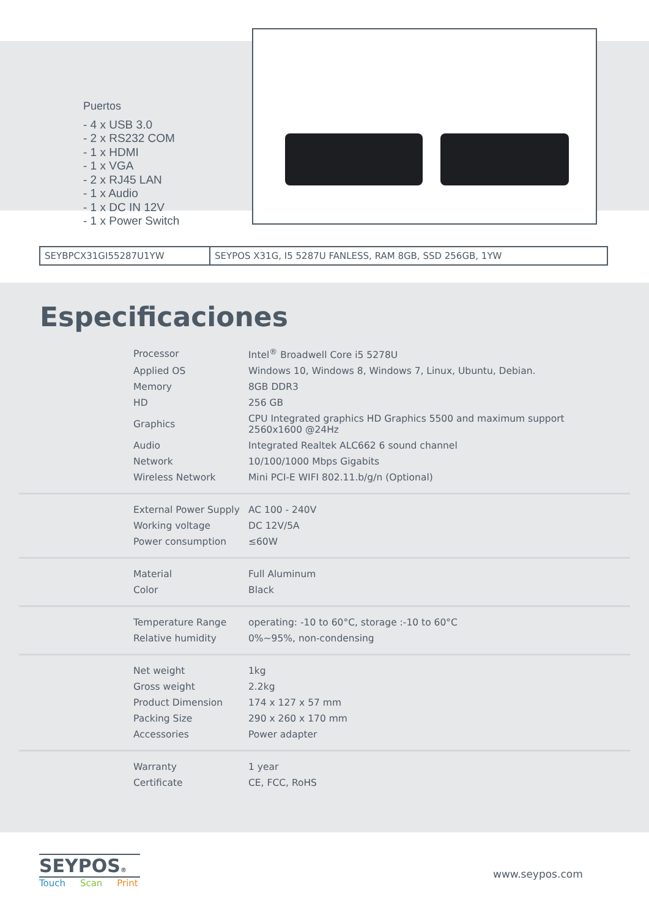Puertos
- 4 x USB 3.0
- 2 x RS232 COM
- 1 x HDMI
- 1 x VGA
- 2 x RJ45 LAN
- 1 x Audio
- 1 x DC IN 12V
- 1 x Power Switch
| SEYBPCX31GI55287U1YW | SEYPOS X31G, I5 5287U FANLESS, RAM 8GB, SSD 256GB, 1YW |
Especificaciones
| Processor | Intel<sup>®</sup> Broadwell Core i5 5278U |
| Applied OS | Windows 10, Windows 8, Windows 7, Linux, Ubuntu, Debian. |
| Memory | 8GB DDR3 |
| HD | 256 GB |
| Graphics | CPU Integrated graphics HD Graphics 5500 and maximum support 2560x1600 @24Hz |
| Audio | Integrated Realtek ALC662 6 sound channel |
| Network | 10/100/1000 Mbps Gigabits |
| Wireless Network | Mini PCI-E WIFI 802.11.b/g/n (Optional) |
| External Power Supply | AC 100 - 240V |
| Working voltage | DC 12V/5A |
| Power consumption | ≤60W |
| Material | Full Aluminum |
| Color | Black |
| Temperature Range | operating: -10 to 60°C, storage :-10 to 60°C |
| Relative humidity | 0%~95%, non-condensing |
| Net weight | 1kg |
| Gross weight | 2.2kg |
| Product Dimension | 174 x 127 x 57 mm |
| Packing Size | 290 x 260 x 170 mm |
| Accessories | Power adapter |
| Warranty | 1 year |
| Certificate | CE, FCC, RoHS |
SEYPOS®
Touch Scan Print
www.seypos.com